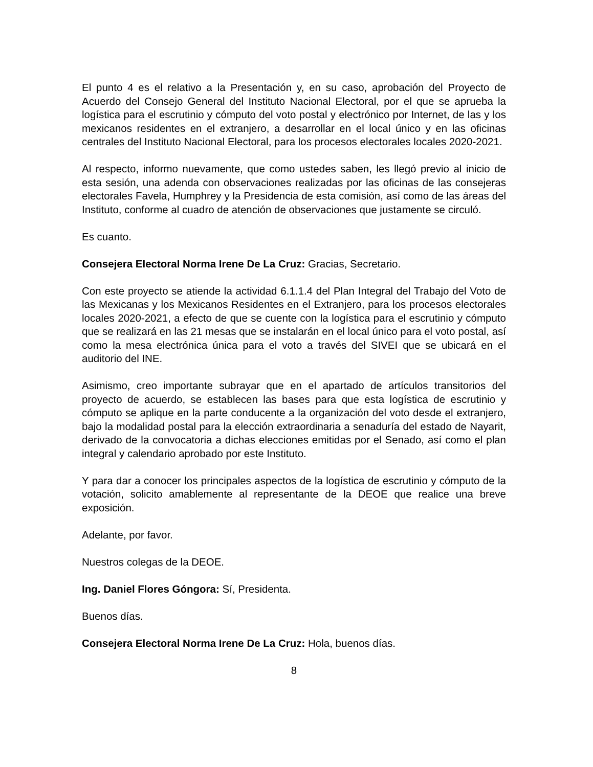El punto 4 es el relativo a la Presentación y, en su caso, aprobación del Proyecto de Acuerdo del Consejo General del Instituto Nacional Electoral, por el que se aprueba la logística para el escrutinio y cómputo del voto postal y electrónico por Internet, de las y los mexicanos residentes en el extranjero, a desarrollar en el local único y en las oficinas centrales del Instituto Nacional Electoral, para los procesos electorales locales 2020-2021.
Al respecto, informo nuevamente, que como ustedes saben, les llegó previo al inicio de esta sesión, una adenda con observaciones realizadas por las oficinas de las consejeras electorales Favela, Humphrey y la Presidencia de esta comisión, así como de las áreas del Instituto, conforme al cuadro de atención de observaciones que justamente se circuló.
Es cuanto.
Consejera Electoral Norma Irene De La Cruz: Gracias, Secretario.
Con este proyecto se atiende la actividad 6.1.1.4 del Plan Integral del Trabajo del Voto de las Mexicanas y los Mexicanos Residentes en el Extranjero, para los procesos electorales locales 2020-2021, a efecto de que se cuente con la logística para el escrutinio y cómputo que se realizará en las 21 mesas que se instalarán en el local único para el voto postal, así como la mesa electrónica única para el voto a través del SIVEI que se ubicará en el auditorio del INE.
Asimismo, creo importante subrayar que en el apartado de artículos transitorios del proyecto de acuerdo, se establecen las bases para que esta logística de escrutinio y cómputo se aplique en la parte conducente a la organización del voto desde el extranjero, bajo la modalidad postal para la elección extraordinaria a senaduría del estado de Nayarit, derivado de la convocatoria a dichas elecciones emitidas por el Senado, así como el plan integral y calendario aprobado por este Instituto.
Y para dar a conocer los principales aspectos de la logística de escrutinio y cómputo de la votación, solicito amablemente al representante de la DEOE que realice una breve exposición.
Adelante, por favor.
Nuestros colegas de la DEOE.
Ing. Daniel Flores Góngora: Sí, Presidenta.
Buenos días.
Consejera Electoral Norma Irene De La Cruz: Hola, buenos días.
8